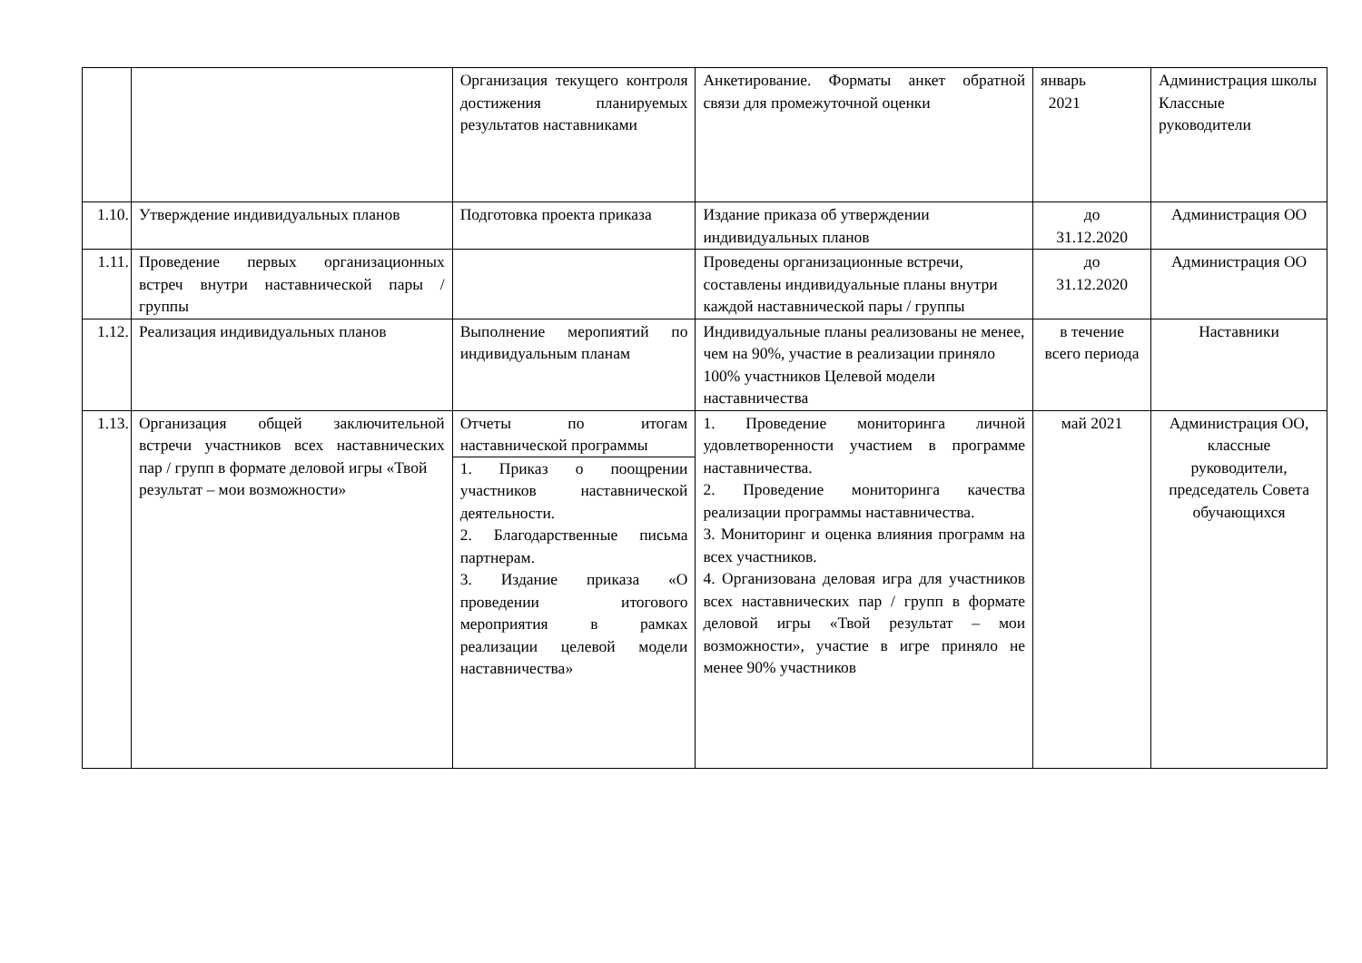| | | Организация текущего контроля достижения планируемых результатов наставниками | Анкетирование. Форматы анкет обратной связи для промежуточной оценки | январь 2021 | Администрация школы Классные руководители |
| 1.10. | Утверждение индивидуальных планов | Подготовка проекта приказа | Издание приказа об утверждении индивидуальных планов | до 31.12.2020 | Администрация ОО |
| 1.11. | Проведение первых организационных встреч внутри наставнической пары / группы | | Проведены организационные встречи, составлены индивидуальные планы внутри каждой наставнической пары / группы | до 31.12.2020 | Администрация ОО |
| 1.12. | Реализация индивидуальных планов | Выполнение меропиятий по индивидуальным планам | Индивидуальные планы реализованы не менее, чем на 90%, участие в реализации приняло 100% участников Целевой модели наставничества | в течение всего периода | Наставники |
| 1.13. | Организация общей заключительной встречи участников всех наставнических пар / групп в формате деловой игры «Твой результат – мои возможности» | Отчеты по итогам наставнической программы 1. Приказ о поощрении участников наставнической деятельности. 2. Благодарственные письма партнерам. 3. Издание приказа «О проведении итогового мероприятия в рамках реализации целевой модели наставничества» | 1. Проведение мониторинга личной удовлетворенности участием в программе наставничества. 2. Проведение мониторинга качества реализации программы наставничества. 3. Мониторинг и оценка влияния программ на всех участников. 4. Организована деловая игра для участников всех наставнических пар / групп в формате деловой игры «Твой результат – мои возможности», участие в игре приняло не менее 90% участников | май 2021 | Администрация ОО, классные руководители, председатель Совета обучающихся |